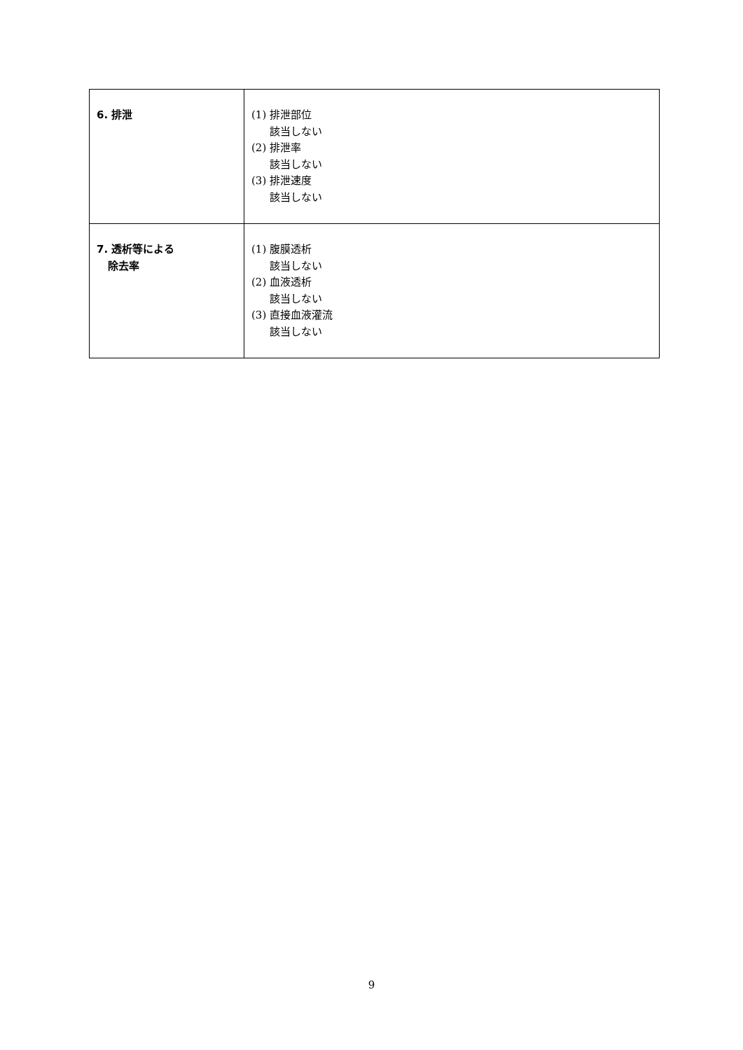| 6. 排泄 | (1) 排泄部位 該当しない (2) 排泄率 該当しない (3) 排泄速度 該当しない |
| 7. 透析等による 除去率 | (1) 腹膜透析 該当しない (2) 血液透析 該当しない (3) 直接血液灌流 該当しない |
9